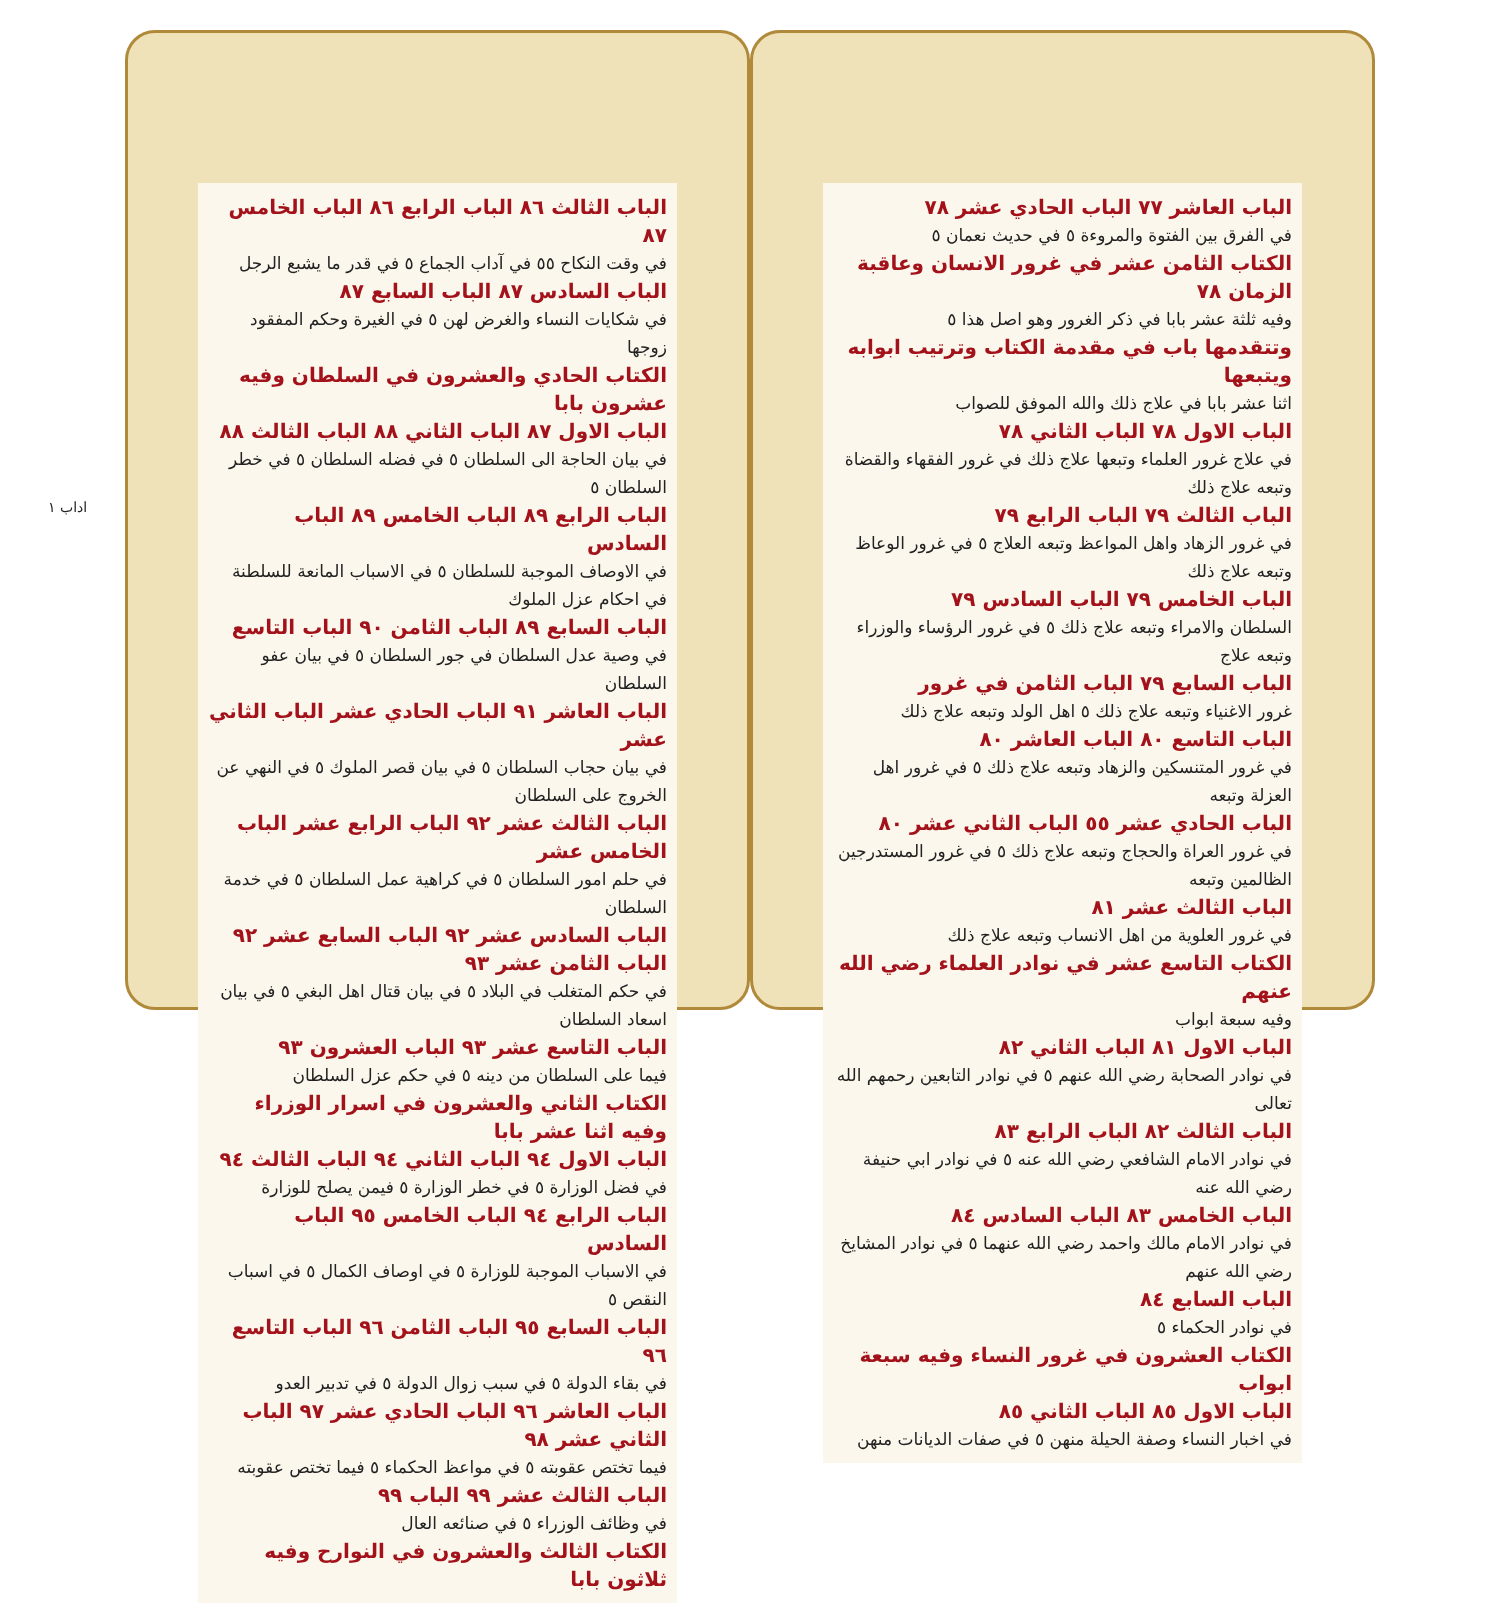الباب العاشر ٧٧ الباب الحادي عشر ٧٨
في الفرق بين الفتوة والمروءة ٥ في حديث نعمان ٥
الكتاب الثامن عشر في غرور الانسان وعاقبة الزمان ٧٨
وفيه ثلثة عشر بابا في ذكر الغرور وهو اصل هذا ٥
وتتقدمها باب في مقدمة الكتاب وترتيب ابوابه ويتبعها
اثنا عشر بابا في علاج ذلك والله الموفق للصواب
الباب الاول ٧٨ الباب الثاني ٧٨
في علاج غرور العلماء وتبعها علاج ذلك في غرور الفقهاء والقضاة وتبعه علاج ذلك
الباب الثالث ٧٩ الباب الرابع ٧٩
في غرور الزهاد واهل المواعظ وتبعه العلاج ٥ في غرور الوعاظ وتبعه علاج ذلك
الباب الخامس ٧٩ الباب السادس ٧٩
السلطان والامراء وتبعه علاج ذلك ٥ في غرور الرؤساء والوزراء وتبعه علاج
الباب السابع ٧٩ الباب الثامن في غرور
غرور الاغنياء وتبعه علاج ذلك ٥ اهل الولد وتبعه علاج ذلك
الباب التاسع ٨٠ الباب العاشر ٨٠
في غرور المتنسكين والزهاد وتبعه علاج ذلك ٥ في غرور اهل العزلة وتبعه
الباب الحادي عشر ٥٥ الباب الثاني عشر ٨٠
في غرور العراة والحجاج وتبعه علاج ذلك ٥ في غرور المستدرجين الظالمين وتبعه
الباب الثالث عشر ٨١
في غرور العلوية من اهل الانساب وتبعه علاج ذلك
الكتاب التاسع عشر في نوادر العلماء رضي الله عنهم
وفيه سبعة ابواب
الباب الاول ٨١ الباب الثاني ٨٢
في نوادر الصحابة رضي الله عنهم ٥ في نوادر التابعين رحمهم الله تعالى
الباب الثالث ٨٢ الباب الرابع ٨٣
في نوادر الامام الشافعي رضي الله عنه ٥ في نوادر ابي حنيفة رضي الله عنه
الباب الخامس ٨٣ الباب السادس ٨٤
في نوادر الامام مالك واحمد رضي الله عنهما ٥ في نوادر المشايخ رضي الله عنهم
الباب السابع ٨٤
في نوادر الحكماء ٥
الكتاب العشرون في غرور النساء وفيه سبعة ابواب
الباب الاول ٨٥ الباب الثاني ٨٥
في اخبار النساء وصفة الحيلة منهن ٥ في صفات الديانات منهن
الباب الثالث ٨٦ الباب الرابع ٨٦ الباب الخامس ٨٧
في وقت النكاح ٥٥ في آداب الجماع ٥ في قدر ما يشبع الرجل
الباب السادس ٨٧ الباب السابع ٨٧
في شكايات النساء والغرض لهن ٥ في الغيرة وحكم المفقود زوجها
الكتاب الحادي والعشرون في السلطان وفيه عشرون بابا
الباب الاول ٨٧ الباب الثاني ٨٨ الباب الثالث ٨٨
في بيان الحاجة الى السلطان ٥ في فضله السلطان ٥ في خطر السلطان ٥
الباب الرابع ٨٩ الباب الخامس ٨٩ الباب السادس
في الاوصاف الموجبة للسلطان ٥ في الاسباب المانعة للسلطنة في احكام عزل الملوك
الباب السابع ٨٩ الباب الثامن ٩٠ الباب التاسع
في وصية عدل السلطان في جور السلطان ٥ في بيان عفو السلطان
الباب العاشر ٩١ الباب الحادي عشر الباب الثاني عشر
في بيان حجاب السلطان ٥ في بيان قصر الملوك ٥ في النهي عن الخروج على السلطان
الباب الثالث عشر ٩٢ الباب الرابع عشر الباب الخامس عشر
في حلم امور السلطان ٥ في كراهية عمل السلطان ٥ في خدمة السلطان
الباب السادس عشر ٩٢ الباب السابع عشر ٩٢ الباب الثامن عشر ٩٣
في حكم المتغلب في البلاد ٥ في بيان قتال اهل البغي ٥ في بيان اسعاد السلطان
الباب التاسع عشر ٩٣ الباب العشرون ٩٣
فيما على السلطان من دينه ٥ في حكم عزل السلطان
الكتاب الثاني والعشرون في اسرار الوزراء وفيه اثنا عشر بابا
الباب الاول ٩٤ الباب الثاني ٩٤ الباب الثالث ٩٤
في فضل الوزارة ٥ في خطر الوزارة ٥ فيمن يصلح للوزارة
الباب الرابع ٩٤ الباب الخامس ٩٥ الباب السادس
في الاسباب الموجبة للوزارة ٥ في اوصاف الكمال ٥ في اسباب النقص ٥
الباب السابع ٩٥ الباب الثامن ٩٦ الباب التاسع ٩٦
في بقاء الدولة ٥ في سبب زوال الدولة ٥ في تدبير العدو
الباب العاشر ٩٦ الباب الحادي عشر ٩٧ الباب الثاني عشر ٩٨
فيما تختص عقوبته ٥ في مواعظ الحكماء ٥ فيما تختص عقوبته
الباب الثالث عشر ٩٩ الباب ٩٩
في وظائف الوزراء ٥ في صنائعه العال
الكتاب الثالث والعشرون في النوارح وفيه ثلاثون بابا
اداب ١